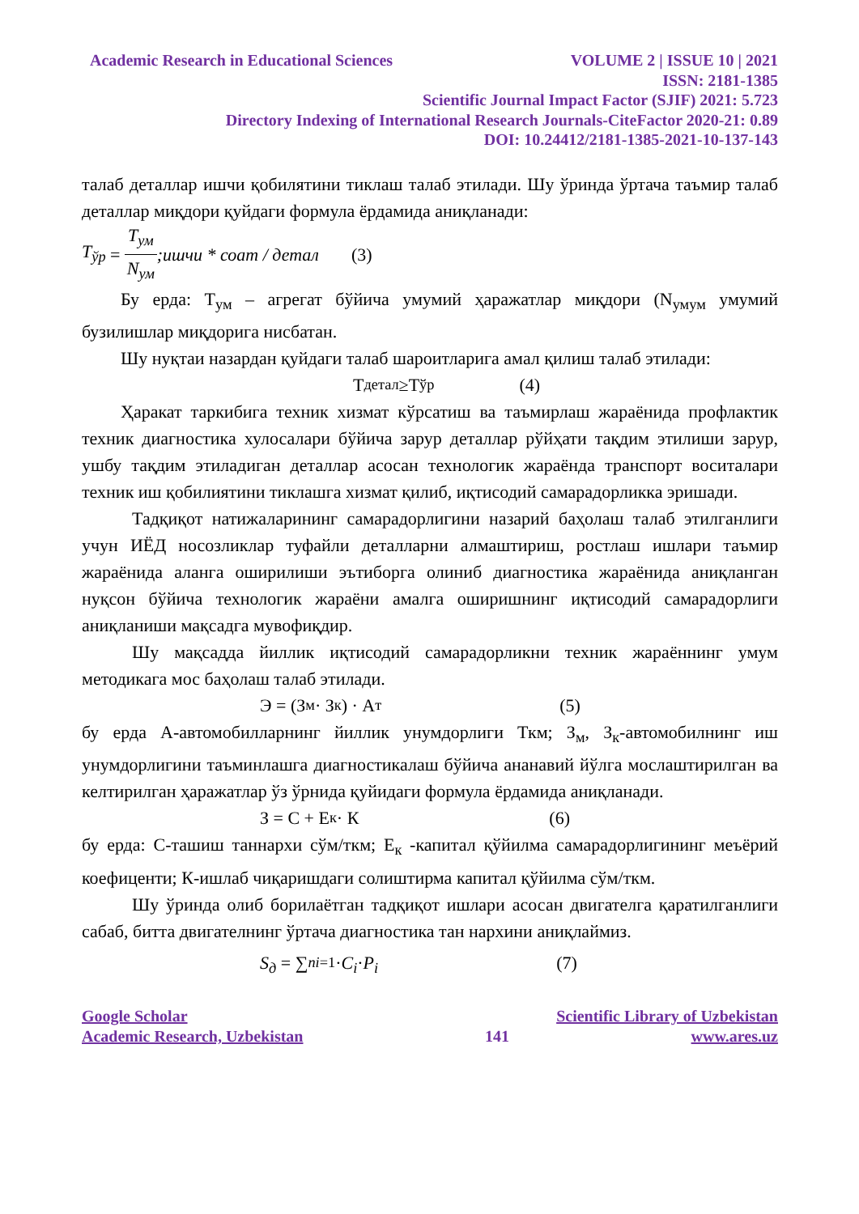Academic Research in Educational Sciences VOLUME 2 | ISSUE 10 | 2021
ISSN: 2181-1385
Scientific Journal Impact Factor (SJIF) 2021: 5.723
Directory Indexing of International Research Journals-CiteFactor 2020-21: 0.89
DOI: 10.24412/2181-1385-2021-10-137-143
талаб деталлар ишчи қобилятини тиклаш талаб этилади. Шу ўринда ўртача таъмир талаб деталлар миқдори қуйдаги формула ёрдамида аниқланади:
T<sub>ўр</sub> = T<sub>ум</sub> N<sub>ум</sub>;ишчи * соат / детал (3)
Бу ерда: Т<sub>ум</sub> – агрегат бўйича умумий ҳаражатлар миқдори (N<sub>умум</sub> умумий бузилишлар миқдорига нисбатан.
Шу нуқтаи назардан қуйдаги талаб шароитларига амал қилиш талаб этилади:
Т<sub>детал</sub> ≥Т<sub>ўр</sub> (4)
Ҳаракат таркибига техник хизмат кўрсатиш ва таъмирлаш жараёнида профлактик техник диагностика хулосалари бўйича зарур деталлар рўйҳати тақдим этилиши зарур, ушбу тақдим этиладиган деталлар асосан технологик жараёнда транспорт воситалари техник иш қобилиятини тиклашга хизмат қилиб, иқтисодий самарадорликка эришади.
Тадқиқот натижаларининг самарадорлигини назарий баҳолаш талаб этилганлиги учун ИЁД носозликлар туфайли деталларни алмаштириш, ростлаш ишлари таъмир жараёнида аланга оширилиши эътиборга олиниб диагностика жараёнида аниқланган нуқсон бўйича технологик жараёни амалга оширишнинг иқтисодий самарадорлиги аниқланиши мақсадга мувофиқдир.
Шу мақсадда йиллик иқтисодий самарадорликни техник жараённинг умум методикага мос баҳолаш талаб этилади.
Э = (З<sub>м</sub> · З<sub>к</sub>) · А<sub>т</sub> (5)
бу ерда А-автомобилларнинг йиллик унумдорлиги Ткм; З<sub>м</sub>, З<sub>к</sub>-автомобилнинг иш унумдорлигини таъминлашга диагностикалаш бўйича ананавий йўлга мослаштирилган ва келтирилган ҳаражатлар ўз ўрнида қуйидаги формула ёрдамида аниқланади.
З = С + Е<sub>к</sub> · К (6)
бу ерда: С-ташиш таннархи сўм/ткм; Е<sub>к</sub> -капитал қўйилма самарадорлигининг меъёрий коефиценти; К-ишлаб чиқаришдаги солиштирма капитал қўйилма сўм/ткм.
Шу ўринда олиб борилаётган тадқиқот ишлари асосан двигателга қаратилганлиги сабаб, битта двигателнинг ўртача диагностика тан нархини аниқлаймиз.
S<sub>д</sub> = ∑<sup>n</sup><sub>i=1</sub>· C<sub>i</sub> · P<sub>i</sub> (7)
Google Scholar Scientific Library of Uzbekistan
Academic Research, Uzbekistan 141 www.ares.uz